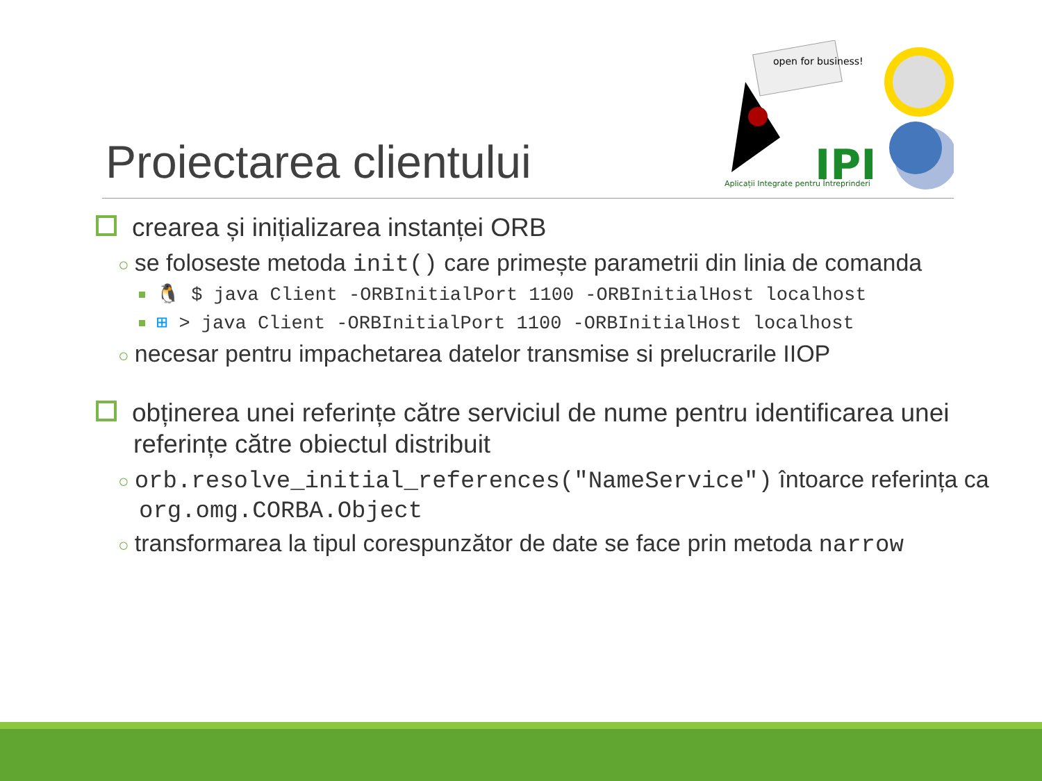Proiectarea clientului
open for business!
IPI
Aplicații Integrate pentru Întreprinderi
crearea și inițializarea instanței ORB
○ se foloseste metoda init() care primește parametrii din linia de comanda
🐧 $ java Client -ORBInitialPort 1100 -ORBInitialHost localhost
⊞ > java Client -ORBInitialPort 1100 -ORBInitialHost localhost
○ necesar pentru impachetarea datelor transmise si prelucrarile IIOP
obținerea unei referințe către serviciul de nume pentru identificarea unei referințe către obiectul distribuit
○ orb.resolve_initial_references("NameService") întoarce referința ca org.omg.CORBA.Object
○ transformarea la tipul corespunzător de date se face prin metoda narrow